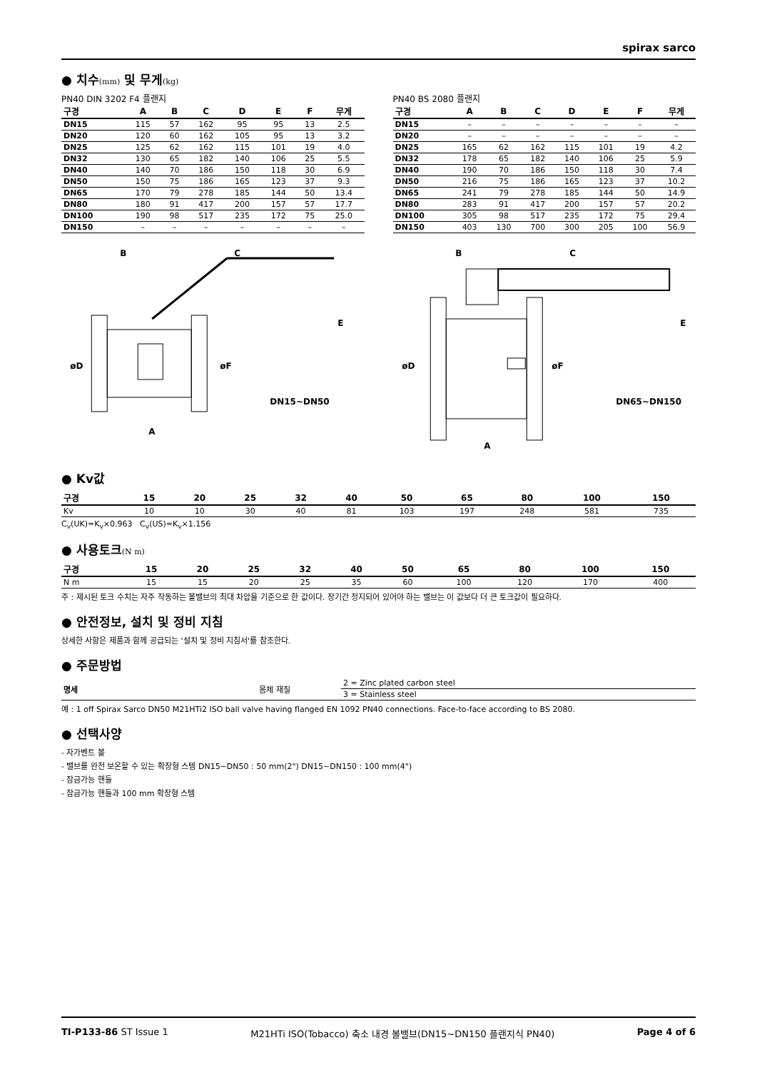spirax sarco
● 치수(mm) 및 무게(kg)
PN40 DIN 3202 F4 플랜지
| 구경 | A | B | C | D | E | F | 무게 |
| --- | --- | --- | --- | --- | --- | --- | --- |
| DN15 | 115 | 57 | 162 | 95 | 95 | 13 | 2.5 |
| DN20 | 120 | 60 | 162 | 105 | 95 | 13 | 3.2 |
| DN25 | 125 | 62 | 162 | 115 | 101 | 19 | 4.0 |
| DN32 | 130 | 65 | 182 | 140 | 106 | 25 | 5.5 |
| DN40 | 140 | 70 | 186 | 150 | 118 | 30 | 6.9 |
| DN50 | 150 | 75 | 186 | 165 | 123 | 37 | 9.3 |
| DN65 | 170 | 79 | 278 | 185 | 144 | 50 | 13.4 |
| DN80 | 180 | 91 | 417 | 200 | 157 | 57 | 17.7 |
| DN100 | 190 | 98 | 517 | 235 | 172 | 75 | 25.0 |
| DN150 | – | – | – | – | – | – | – |
PN40 BS 2080 플랜지
| 구경 | A | B | C | D | E | F | 무게 |
| --- | --- | --- | --- | --- | --- | --- | --- |
| DN15 | – | – | – | – | – | – | – |
| DN20 | – | – | – | – | – | – | – |
| DN25 | 165 | 62 | 162 | 115 | 101 | 19 | 4.2 |
| DN32 | 178 | 65 | 182 | 140 | 106 | 25 | 5.9 |
| DN40 | 190 | 70 | 186 | 150 | 118 | 30 | 7.4 |
| DN50 | 216 | 75 | 186 | 165 | 123 | 37 | 10.2 |
| DN65 | 241 | 79 | 278 | 185 | 144 | 50 | 14.9 |
| DN80 | 283 | 91 | 417 | 200 | 157 | 57 | 20.2 |
| DN100 | 305 | 98 | 517 | 235 | 172 | 75 | 29.4 |
| DN150 | 403 | 130 | 700 | 300 | 205 | 100 | 56.9 |
B
C
E
øD
øF
A
DN15~DN50
B
C
E
øD
øF
A
DN65~DN150
● Kv값
| 구경 | 15 | 20 | 25 | 32 | 40 | 50 | 65 | 80 | 100 | 150 |
| --- | --- | --- | --- | --- | --- | --- | --- | --- | --- | --- |
| Kv | 10 | 10 | 30 | 40 | 81 | 103 | 197 | 248 | 581 | 735 |
C<sub>v</sub>(UK)=K<sub>v</sub>×0.963 C<sub>v</sub>(US)=K<sub>v</sub>×1.156
● 사용토크(N m)
| 구경 | 15 | 20 | 25 | 32 | 40 | 50 | 65 | 80 | 100 | 150 |
| --- | --- | --- | --- | --- | --- | --- | --- | --- | --- | --- |
| N m | 15 | 15 | 20 | 25 | 35 | 60 | 100 | 120 | 170 | 400 |
주 : 제시된 토크 수치는 자주 작동하는 볼밸브의 최대 차압을 기준으로 한 값이다. 장기간 정지되어 있어야 하는 밸브는 이 값보다 더 큰 토크값이 필요하다.
● 안전정보, 설치 및 정비 지침
상세한 사항은 제품과 함께 공급되는 '설치 및 정비 지침서'를 참조한다.
● 주문방법
| 명세 | 몸체 재질 | 2 = Zinc plated carbon steel |
| | | 3 = Stainless steel |
예 : 1 off Spirax Sarco DN50 M21HTi2 ISO ball valve having flanged EN 1092 PN40 connections. Face-to-face according to BS 2080.
● 선택사양
- 자가벤트 볼
- 밸브를 완전 보온할 수 있는 확장형 스템 DN15~DN50 : 50 mm(2") DN15~DN150 : 100 mm(4")
- 잠금가능 핸들
- 잠금가능 핸들과 100 mm 확장형 스템
TI-P133-86 ST Issue 1 M21HTi ISO(Tobacco) 축소 내경 볼밸브(DN15~DN150 플랜지식 PN40) Page 4 of 6